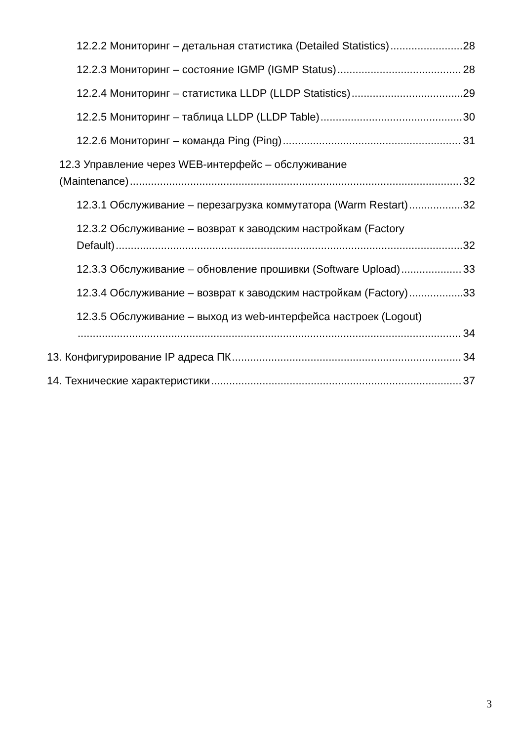12.2.2 Мониторинг – детальная статистика (Detailed Statistics) 28
12.2.3 Мониторинг – состояние IGMP (IGMP Status) 28
12.2.4 Мониторинг – статистика LLDP (LLDP Statistics) 29
12.2.5 Мониторинг – таблица LLDP (LLDP Table) 30
12.2.6 Мониторинг – команда Ping (Ping) 31
12.3 Управление через WEB-интерфейс – обслуживание
(Maintenance) 32
12.3.1 Обслуживание – перезагрузка коммутатора (Warm Restart) 32
12.3.2 Обслуживание – возврат к заводским настройкам (Factory
Default) 32
12.3.3 Обслуживание – обновление прошивки (Software Upload) 33
12.3.4 Обслуживание – возврат к заводским настройкам (Factory) 33
12.3.5 Обслуживание – выход из web-интерфейса настроек (Logout)
34
13. Конфигурирование IP адреса ПК 34
14. Технические характеристики 37
3